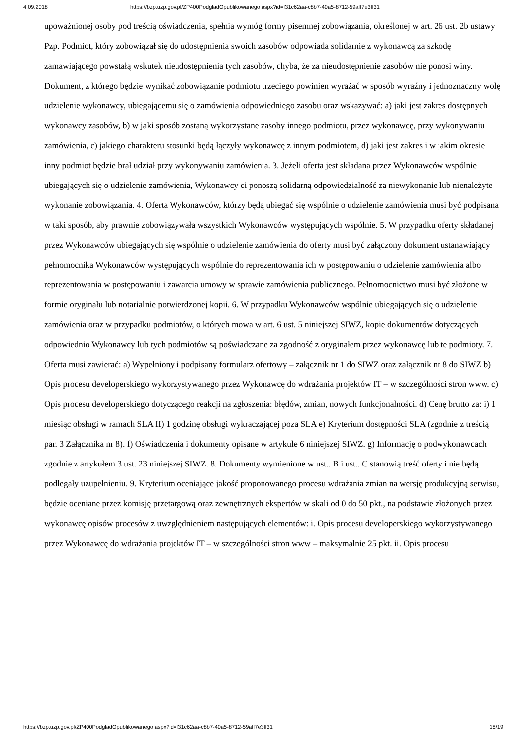4.09.2018 https://bzp.uzp.gov.pl/ZP400PodgladOpublikowanego.aspx?id=f31c62aa-c8b7-40a5-8712-59aff7e3ff31
upoważnionej osoby pod treścią oświadczenia, spełnia wymóg formy pisemnej zobowiązania, określonej w art. 26 ust. 2b ustawy Pzp. Podmiot, który zobowiązał się do udostępnienia swoich zasobów odpowiada solidarnie z wykonawcą za szkodę zamawiającego powstałą wskutek nieudostępnienia tych zasobów, chyba, że za nieudostępnienie zasobów nie ponosi winy. Dokument, z którego będzie wynikać zobowiązanie podmiotu trzeciego powinien wyrażać w sposób wyraźny i jednoznaczny wolę udzielenie wykonawcy, ubiegającemu się o zamówienia odpowiedniego zasobu oraz wskazywać: a) jaki jest zakres dostępnych wykonawcy zasobów, b) w jaki sposób zostaną wykorzystane zasoby innego podmiotu, przez wykonawcę, przy wykonywaniu zamówienia, c) jakiego charakteru stosunki będą łączyły wykonawcę z innym podmiotem, d) jaki jest zakres i w jakim okresie inny podmiot będzie brał udział przy wykonywaniu zamówienia. 3. Jeżeli oferta jest składana przez Wykonawców wspólnie ubiegających się o udzielenie zamówienia, Wykonawcy ci ponoszą solidarną odpowiedzialność za niewykonanie lub nienależyte wykonanie zobowiązania. 4. Oferta Wykonawców, którzy będą ubiegać się wspólnie o udzielenie zamówienia musi być podpisana w taki sposób, aby prawnie zobowiązywała wszystkich Wykonawców występujących wspólnie. 5. W przypadku oferty składanej przez Wykonawców ubiegających się wspólnie o udzielenie zamówienia do oferty musi być załączony dokument ustanawiający pełnomocnika Wykonawców występujących wspólnie do reprezentowania ich w postępowaniu o udzielenie zamówienia albo reprezentowania w postępowaniu i zawarcia umowy w sprawie zamówienia publicznego. Pełnomocnictwo musi być złożone w formie oryginału lub notarialnie potwierdzonej kopii. 6. W przypadku Wykonawców wspólnie ubiegających się o udzielenie zamówienia oraz w przypadku podmiotów, o których mowa w art. 6 ust. 5 niniejszej SIWZ, kopie dokumentów dotyczących odpowiednio Wykonawcy lub tych podmiotów są poświadczane za zgodność z oryginałem przez wykonawcę lub te podmioty. 7. Oferta musi zawierać: a) Wypełniony i podpisany formularz ofertowy – załącznik nr 1 do SIWZ oraz załącznik nr 8 do SIWZ b) Opis procesu developerskiego wykorzystywanego przez Wykonawcę do wdrażania projektów IT – w szczególności stron www. c) Opis procesu developerskiego dotyczącego reakcji na zgłoszenia: błędów, zmian, nowych funkcjonalności. d) Cenę brutto za: i) 1 miesiąc obsługi w ramach SLA II) 1 godzinę obsługi wykraczającej poza SLA e) Kryterium dostępności SLA (zgodnie z treścią par. 3 Załącznika nr 8). f) Oświadczenia i dokumenty opisane w artykule 6 niniejszej SIWZ. g) Informację o podwykonawcach zgodnie z artykułem 3 ust. 23 niniejszej SIWZ. 8. Dokumenty wymienione w ust.. B i ust.. C stanowią treść oferty i nie będą podlegały uzupełnieniu. 9. Kryterium oceniające jakość proponowanego procesu wdrażania zmian na wersję produkcyjną serwisu, będzie oceniane przez komisję przetargową oraz zewnętrznych ekspertów w skali od 0 do 50 pkt., na podstawie złożonych przez wykonawcę opisów procesów z uwzględnieniem następujących elementów: i. Opis procesu developerskiego wykorzystywanego przez Wykonawcę do wdrażania projektów IT – w szczególności stron www – maksymalnie 25 pkt. ii. Opis procesu
https://bzp.uzp.gov.pl/ZP400PodgladOpublikowanego.aspx?id=f31c62aa-c8b7-40a5-8712-59aff7e3ff31 18/19